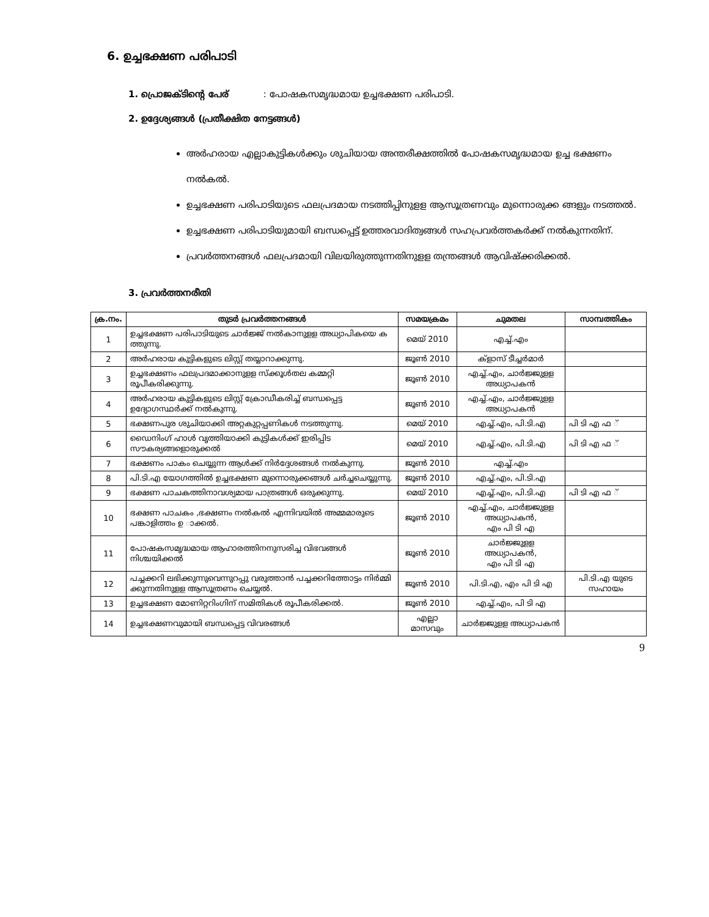6. ഉച്ചഭക്ഷണ പരിപാടി
1. പ്രൊജക്ടിന്റെ പേര് : പോഷകസമൃദ്ധമായ ഉച്ചഭക്ഷണ പരിപാടി.
2. ഉദ്ദേശ്യങ്ങൾ (പ്രതീക്ഷിത നേട്ടങ്ങൾ)
അർഹരായ എല്ലാകുട്ടികൾക്കും ശുചിയായ അന്തരീക്ഷത്തിൽ പോഷകസമൃദ്ധമായ ഉച്ച ഭക്ഷണം നൽകൽ.
ഉച്ചഭക്ഷണ പരിപാടിയുടെ ഫലപ്രദമായ നടത്തിപ്പിനുളള ആസൂത്രണവും മുന്നൊരുക്ക ങ്ങളും നടത്തൽ.
ഉച്ചഭക്ഷണ പരിപാടിയുമായി ബന്ധപ്പെട്ട് ഉത്തരവാദിത്വങ്ങൾ സഹപ്രവർത്തകർക്ക് നൽകുന്നതിന്.
പ്രവർത്തനങ്ങൾ ഫലപ്രദമായി വിലയിരുത്തുന്നതിനുളള തന്ത്രങ്ങൾ ആവിഷ്ക്കരിക്കൽ.
3. പ്രവർത്തനരീതി
| ക്ര.നം. | തുടർ പ്രവർത്തനങ്ങൾ | സമയക്രമം | ചുമതല | സാമ്പത്തികം |
| --- | --- | --- | --- | --- |
| 1 | ഉച്ചഭക്ഷണ പരിപാടിയുടെ ചാർജ്ജ് നൽകാനുളള അധ്യാപികയെ ക ത്തുന്നു. | മെയ് 2010 | എച്ച്.എം | |
| 2 | അർഹരായ കുട്ടികളുടെ ലിസ്റ്റ് തയ്യാറാക്കുന്നു. | ജൂൺ 2010 | ക്ളാസ് ടീച്ചർമാർ | |
| 3 | ഉച്ചഭക്ഷണം ഫലപ്രദമാക്കാനുളള സ്ക്കൂൾതല കമ്മറ്റി രൂപീകരിക്കുന്നു. | ജൂൺ 2010 | എച്ച്.എം, ചാർജ്ജുളള അധ്യാപകൻ | |
| 4 | അർഹരായ കുട്ടികളുടെ ലിസ്റ്റ് ക്രോഡീകരിച്ച് ബന്ധപ്പെട്ട ഉദ്യോഗസ്ഥർക്ക് നൽകുന്നു. | ജൂൺ 2010 | എച്ച്.എം, ചാർജ്ജുളള അധ്യാപകൻ | |
| 5 | ഭക്ഷണപുര ശുചിയാക്കി അറ്റകുറ്റപ്പണികൾ നടത്തുന്നു. | മെയ് 2010 | എച്ച്.എം, പി.ടി.എ | പി ടി എ ഫ ് |
| 6 | ഡൈനിംഗ് ഹാൾ വൃത്തിയാക്കി കുട്ടികൾക്ക് ഇരിപ്പിട സൗകര്യങ്ങളൊരുക്കൽ | മെയ് 2010 | എച്ച്.എം, പി.ടി.എ | പി ടി എ ഫ ് |
| 7 | ഭക്ഷണം പാകം ചെയ്യുന്ന ആൾക്ക് നിർദ്ദേശങ്ങൾ നൽകുന്നു. | ജൂൺ 2010 | എച്ച്.എം | |
| 8 | പി.ടി.എ യോഗത്തിൽ ഉച്ചഭക്ഷണ മുന്നൊരുക്കങ്ങൾ ചർച്ചചെയ്യുന്നു. | ജൂൺ 2010 | എച്ച്.എം, പി.ടി.എ | |
| 9 | ഭക്ഷണ പാചകത്തിനാവശ്യമായ പാത്രങ്ങൾ ഒരുക്കുന്നു. | മെയ് 2010 | എച്ച്.എം, പി.ടി.എ | പി ടി എ ഫ ് |
| 10 | ഭക്ഷണ പാചകം ,ഭക്ഷണം നൽകൽ എന്നിവയിൽ അമ്മമാരുടെ പങ്കാളിത്തം ഉ ാക്കൽ. | ജൂൺ 2010 | എച്ച്.എം, ചാർജ്ജുളള അധ്യാപകൻ, എം പി ടി എ | |
| 11 | പോഷകസമൃദ്ധമായ ആഹാരത്തിനനുസരിച്ച വിഭവങ്ങൾ നിശ്ചയിക്കൽ | ജൂൺ 2010 | ചാർജ്ജുളള അധ്യാപകൻ, എം പി ടി എ | |
| 12 | പച്ചക്കറി ലഭിക്കുന്നുവെന്നുറപ്പു വരുത്താൻ പച്ചക്കറിത്തോട്ടം നിർമ്മി ക്കുന്നതിനുളള ആസൂത്രണം ചെയ്യൽ. | ജൂൺ 2010 | പി.ടി.എ, എം പി ടി എ | പി.ടി.എ യുടെ സഹായം |
| 13 | ഉച്ചഭക്ഷണ മോണിറ്ററിംഗിന് സമിതികൾ രൂപീകരിക്കൽ. | ജൂൺ 2010 | എച്ച്.എം, പി ടി എ | |
| 14 | ഉച്ചഭക്ഷണവുമായി ബന്ധപ്പെട്ട വിവരങ്ങൾ | എല്ലാ മാസവും | ചാർജ്ജുളള അധ്യാപകൻ | |
9